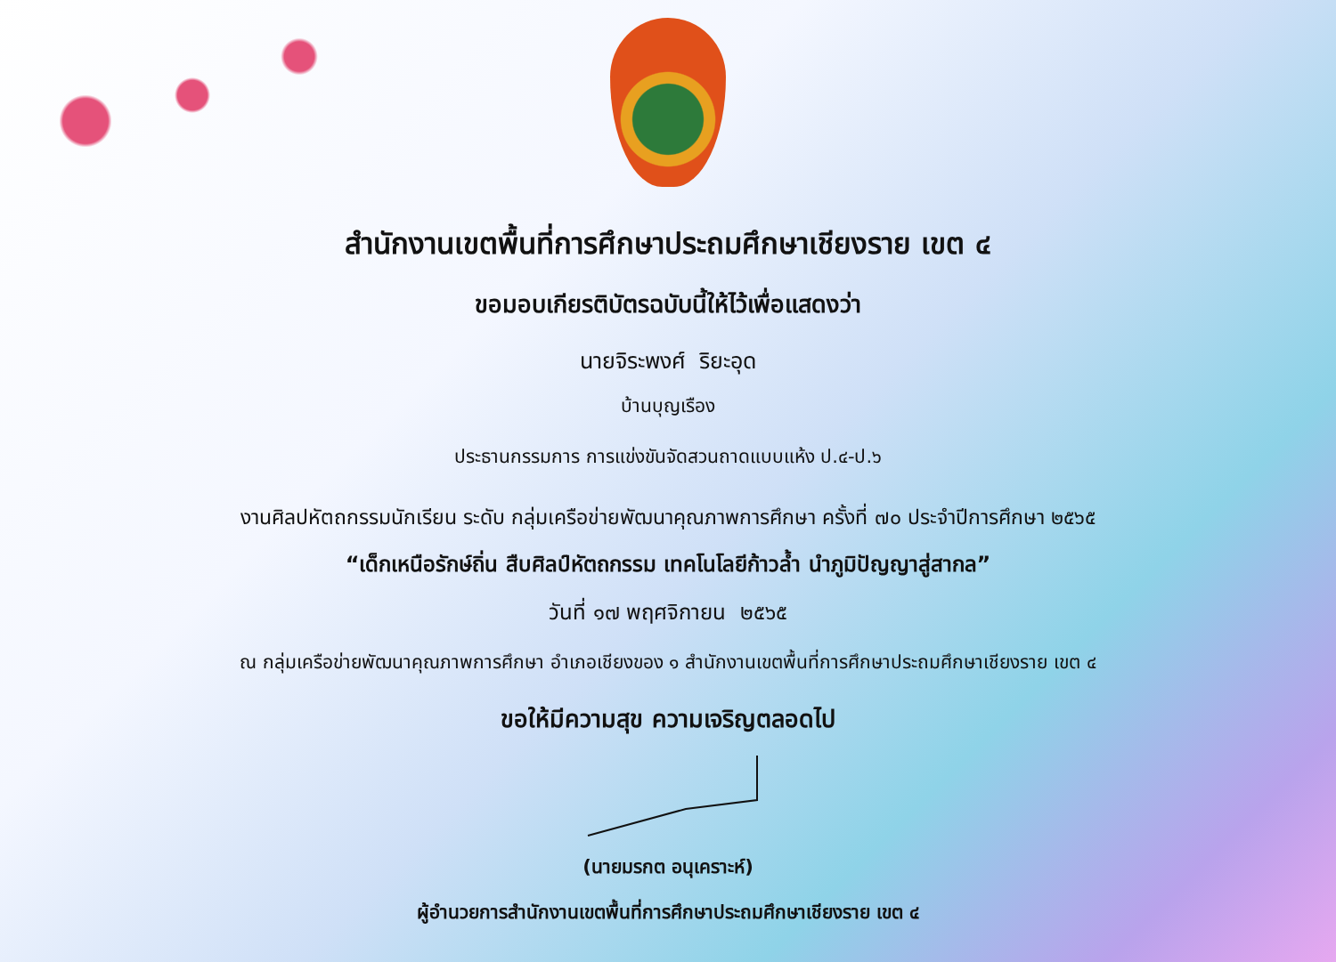สำนักงานเขตพื้นที่การศึกษาประถมศึกษาเชียงราย เขต ๔
ขอมอบเกียรติบัตรฉบับนี้ให้ไว้เพื่อแสดงว่า
นายจิระพงศ์ ริยะอุด
บ้านบุญเรือง
ประธานกรรมการ การแข่งขันจัดสวนถาดแบบแห้ง ป.๔-ป.๖
งานศิลปหัตถกรรมนักเรียน ระดับ กลุ่มเครือข่ายพัฒนาคุณภาพการศึกษา ครั้งที่ ๗๐ ประจำปีการศึกษา ๒๕๖๕
“เด็กเหนือรักษ์ถิ่น สืบศิลป์หัตถกรรม เทคโนโลยีก้าวล้ำ นำภูมิปัญญาสู่สากล”
วันที่ ๑๗ พฤศจิกายน ๒๕๖๕
ณ กลุ่มเครือข่ายพัฒนาคุณภาพการศึกษา อำเภอเชียงของ ๑ สำนักงานเขตพื้นที่การศึกษาประถมศึกษาเชียงราย เขต ๔
ขอให้มีความสุข ความเจริญตลอดไป
(นายมรกต อนุเคราะห์)
ผู้อำนวยการสำนักงานเขตพื้นที่การศึกษาประถมศึกษาเชียงราย เขต ๔